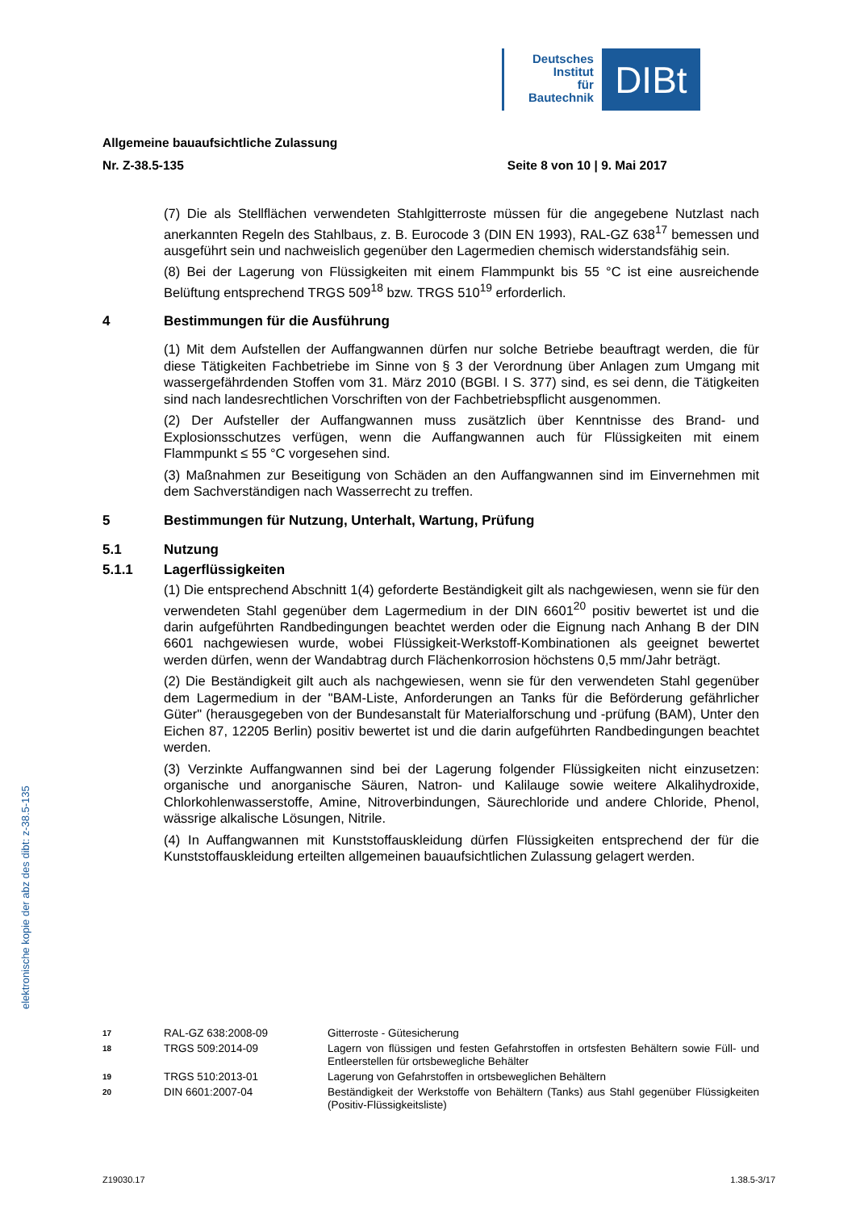Deutsches
Institut
für
Bautechnik
DIBt
Allgemeine bauaufsichtliche Zulassung
Nr. Z-38.5-135 Seite 8 von 10 | 9. Mai 2017
(7) Die als Stellflächen verwendeten Stahlgitterroste müssen für die angegebene Nutzlast nach anerkannten Regeln des Stahlbaus, z. B. Eurocode 3 (DIN EN 1993), RAL-GZ 638<sup>17</sup> bemessen und ausgeführt sein und nachweislich gegenüber den Lagermedien chemisch widerstandsfähig sein.
(8) Bei der Lagerung von Flüssigkeiten mit einem Flammpunkt bis 55 °C ist eine ausreichende Belüftung entsprechend TRGS 509<sup>18</sup> bzw. TRGS 510<sup>19</sup> erforderlich.
4 Bestimmungen für die Ausführung
(1) Mit dem Aufstellen der Auffangwannen dürfen nur solche Betriebe beauftragt werden, die für diese Tätigkeiten Fachbetriebe im Sinne von § 3 der Verordnung über Anlagen zum Umgang mit wassergefährdenden Stoffen vom 31. März 2010 (BGBl. I S. 377) sind, es sei denn, die Tätigkeiten sind nach landesrechtlichen Vorschriften von der Fachbetriebspflicht ausgenommen.
(2) Der Aufsteller der Auffangwannen muss zusätzlich über Kenntnisse des Brand- und Explosionsschutzes verfügen, wenn die Auffangwannen auch für Flüssigkeiten mit einem Flammpunkt ≤ 55 °C vorgesehen sind.
(3) Maßnahmen zur Beseitigung von Schäden an den Auffangwannen sind im Einvernehmen mit dem Sachverständigen nach Wasserrecht zu treffen.
5 Bestimmungen für Nutzung, Unterhalt, Wartung, Prüfung
5.1 Nutzung
5.1.1 Lagerflüssigkeiten
(1) Die entsprechend Abschnitt 1(4) geforderte Beständigkeit gilt als nachgewiesen, wenn sie für den verwendeten Stahl gegenüber dem Lagermedium in der DIN 6601<sup>20</sup> positiv bewertet ist und die darin aufgeführten Randbedingungen beachtet werden oder die Eignung nach Anhang B der DIN 6601 nachgewiesen wurde, wobei Flüssigkeit-Werkstoff-Kombinationen als geeignet bewertet werden dürfen, wenn der Wandabtrag durch Flächenkorrosion höchstens 0,5 mm/Jahr beträgt.
(2) Die Beständigkeit gilt auch als nachgewiesen, wenn sie für den verwendeten Stahl gegenüber dem Lagermedium in der "BAM-Liste, Anforderungen an Tanks für die Beförderung gefährlicher Güter" (herausgegeben von der Bundesanstalt für Materialforschung und -prüfung (BAM), Unter den Eichen 87, 12205 Berlin) positiv bewertet ist und die darin aufgeführten Randbedingungen beachtet werden.
(3) Verzinkte Auffangwannen sind bei der Lagerung folgender Flüssigkeiten nicht einzusetzen: organische und anorganische Säuren, Natron- und Kalilauge sowie weitere Alkalihydroxide, Chlorkohlenwasserstoffe, Amine, Nitroverbindungen, Säurechloride und andere Chloride, Phenol, wässrige alkalische Lösungen, Nitrile.
(4) In Auffangwannen mit Kunststoffauskleidung dürfen Flüssigkeiten entsprechend der für die Kunststoffauskleidung erteilten allgemeinen bauaufsichtlichen Zulassung gelagert werden.
elektronische kopie der abz des dibt: z-38.5-135
17 RAL-GZ 638:2008-09 Gitterroste - Gütesicherung
18 TRGS 509:2014-09 Lagern von flüssigen und festen Gefahrstoffen in ortsfesten Behältern sowie Füll- und Entleerstellen für ortsbewegliche Behälter
19 TRGS 510:2013-01 Lagerung von Gefahrstoffen in ortsbeweglichen Behältern
20 DIN 6601:2007-04 Beständigkeit der Werkstoffe von Behältern (Tanks) aus Stahl gegenüber Flüssigkeiten (Positiv-Flüssigkeitsliste)
Z19030.17 1.38.5-3/17